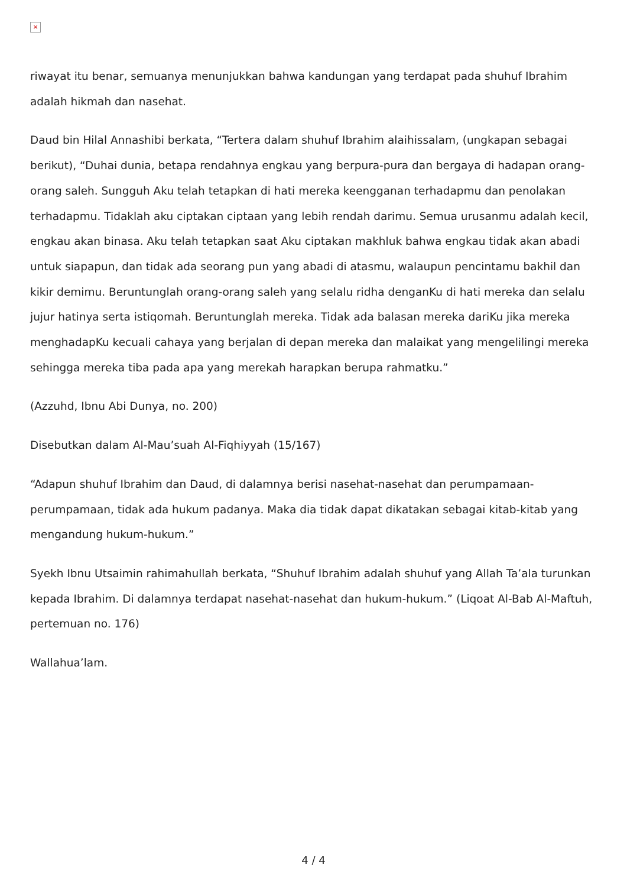×
riwayat itu benar, semuanya menunjukkan bahwa kandungan yang terdapat pada shuhuf Ibrahim adalah hikmah dan nasehat.
Daud bin Hilal Annashibi berkata, “Tertera dalam shuhuf Ibrahim alaihissalam, (ungkapan sebagai berikut), “Duhai dunia, betapa rendahnya engkau yang berpura-pura dan bergaya di hadapan orang-orang saleh. Sungguh Aku telah tetapkan di hati mereka keengganan terhadapmu dan penolakan terhadapmu. Tidaklah aku ciptakan ciptaan yang lebih rendah darimu. Semua urusanmu adalah kecil, engkau akan binasa. Aku telah tetapkan saat Aku ciptakan makhluk bahwa engkau tidak akan abadi untuk siapapun, dan tidak ada seorang pun yang abadi di atasmu, walaupun pencintamu bakhil dan kikir demimu. Beruntunglah orang-orang saleh yang selalu ridha denganKu di hati mereka dan selalu jujur hatinya serta istiqomah. Beruntunglah mereka. Tidak ada balasan mereka dariKu jika mereka menghadapKu kecuali cahaya yang berjalan di depan mereka dan malaikat yang mengelilingi mereka sehingga mereka tiba pada apa yang merekah harapkan berupa rahmatku.”
(Azzuhd, Ibnu Abi Dunya, no. 200)
Disebutkan dalam Al-Mau’suah Al-Fiqhiyyah (15/167)
“Adapun shuhuf Ibrahim dan Daud, di dalamnya berisi nasehat-nasehat dan perumpamaan-perumpamaan, tidak ada hukum padanya. Maka dia tidak dapat dikatakan sebagai kitab-kitab yang mengandung hukum-hukum.”
Syekh Ibnu Utsaimin rahimahullah berkata, “Shuhuf Ibrahim adalah shuhuf yang Allah Ta’ala turunkan kepada Ibrahim. Di dalamnya terdapat nasehat-nasehat dan hukum-hukum.” (Liqoat Al-Bab Al-Maftuh, pertemuan no. 176)
Wallahua’lam.
4 / 4